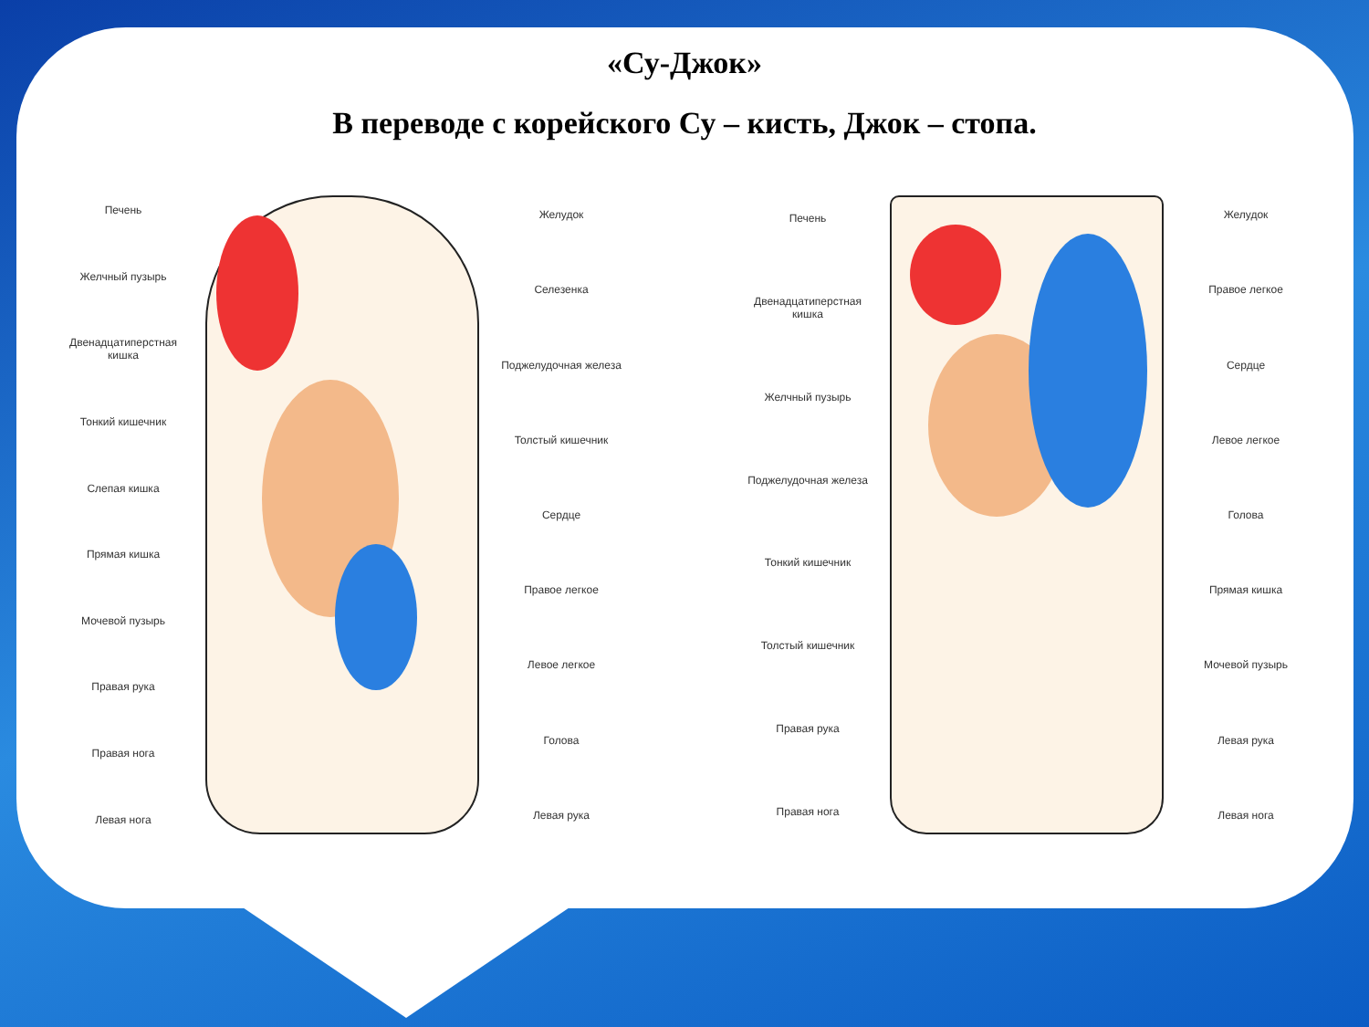«Су-Джок»
В переводе с корейского Су – кисть, Джок – стопа.
Печень
Желчный пузырь
Двенадцатиперстная кишка
Тонкий кишечник
Слепая кишка
Прямая кишка
Мочевой пузырь
Правая рука
Правая нога
Левая нога
Желудок
Селезенка
Поджелудочная железа
Толстый кишечник
Сердце
Правое легкое
Левое легкое
Голова
Левая рука
Печень
Двенадцатиперстная кишка
Желчный пузырь
Поджелудочная железа
Тонкий кишечник
Толстый кишечник
Правая рука
Правая нога
Желудок
Правое легкое
Сердце
Левое легкое
Голова
Прямая кишка
Мочевой пузырь
Левая рука
Левая нога